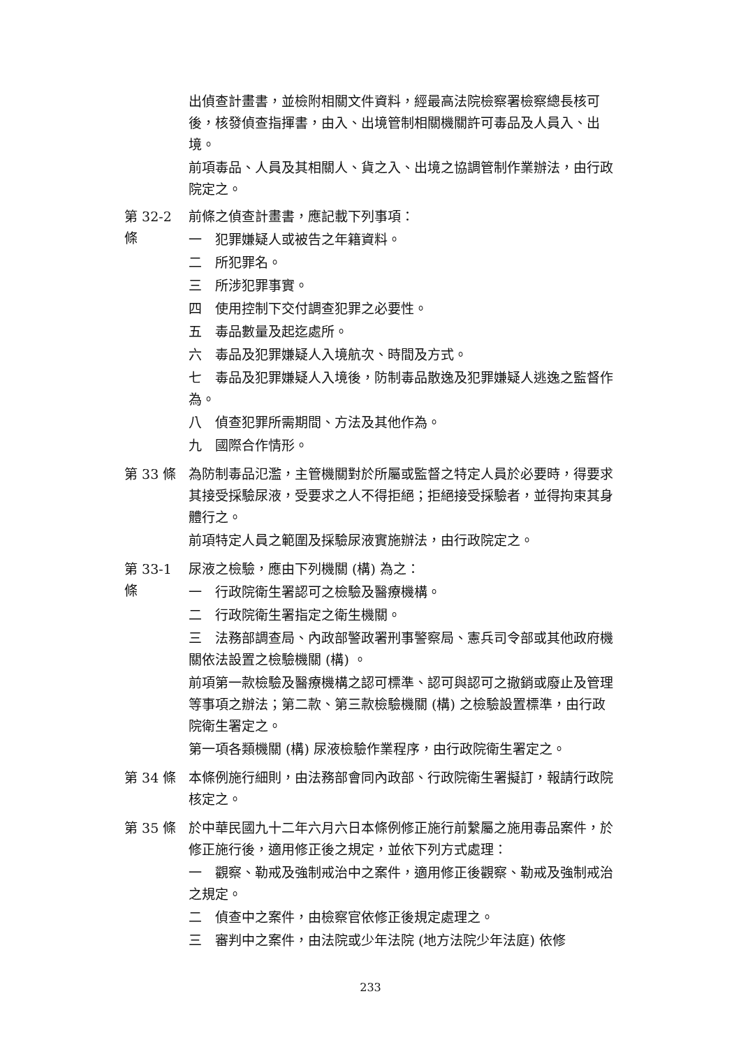出偵查計畫書，並檢附相關文件資料，經最高法院檢察署檢察總長核可後，核發偵查指揮書，由入、出境管制相關機關許可毒品及人員入、出境。
前項毒品、人員及其相關人、貨之入、出境之協調管制作業辦法，由行政院定之。
第 32-2
條
前條之偵查計畫書，應記載下列事項：
一　犯罪嫌疑人或被告之年籍資料。
二　所犯罪名。
三　所涉犯罪事實。
四　使用控制下交付調查犯罪之必要性。
五　毒品數量及起迄處所。
六　毒品及犯罪嫌疑人入境航次、時間及方式。
七　毒品及犯罪嫌疑人入境後，防制毒品散逸及犯罪嫌疑人逃逸之監督作為。
八　偵查犯罪所需期間、方法及其他作為。
九　國際合作情形。
第 33 條 為防制毒品氾濫，主管機關對於所屬或監督之特定人員於必要時，得要求其接受採驗尿液，受要求之人不得拒絕；拒絕接受採驗者，並得拘束其身體行之。
前項特定人員之範圍及採驗尿液實施辦法，由行政院定之。
第 33-1
條
尿液之檢驗，應由下列機關 (構) 為之：
一　行政院衛生署認可之檢驗及醫療機構。
二　行政院衛生署指定之衛生機關。
三　法務部調查局、內政部警政署刑事警察局、憲兵司令部或其他政府機關依法設置之檢驗機關 (構) 。
前項第一款檢驗及醫療機構之認可標準、認可與認可之撤銷或廢止及管理等事項之辦法；第二款、第三款檢驗機關 (構) 之檢驗設置標準，由行政院衛生署定之。
第一項各類機關 (構) 尿液檢驗作業程序，由行政院衛生署定之。
第 34 條 本條例施行細則，由法務部會同內政部、行政院衛生署擬訂，報請行政院核定之。
第 35 條 於中華民國九十二年六月六日本條例修正施行前繫屬之施用毒品案件，於修正施行後，適用修正後之規定，並依下列方式處理：
一　觀察、勒戒及強制戒治中之案件，適用修正後觀察、勒戒及強制戒治之規定。
二　偵查中之案件，由檢察官依修正後規定處理之。
三　審判中之案件，由法院或少年法院 (地方法院少年法庭) 依修
233